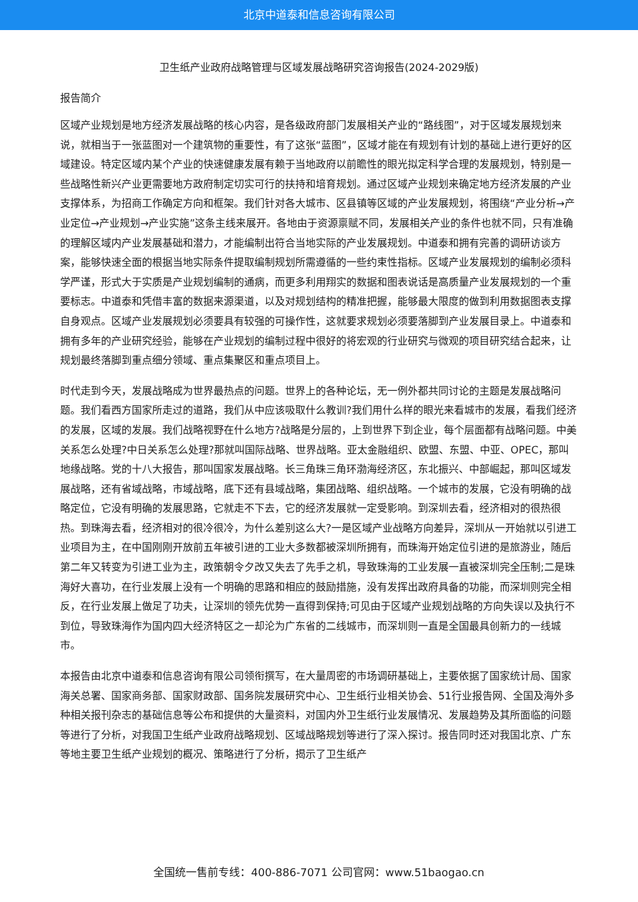北京中道泰和信息咨询有限公司
卫生纸产业政府战略管理与区域发展战略研究咨询报告(2024-2029版)
报告简介
区域产业规划是地方经济发展战略的核心内容，是各级政府部门发展相关产业的“路线图”，对于区域发展规划来说，就相当于一张蓝图对一个建筑物的重要性，有了这张“蓝图”，区域才能在有规划有计划的基础上进行更好的区域建设。特定区域内某个产业的快速健康发展有赖于当地政府以前瞻性的眼光拟定科学合理的发展规划，特别是一些战略性新兴产业更需要地方政府制定切实可行的扶持和培育规划。通过区域产业规划来确定地方经济发展的产业支撑体系，为招商工作确定方向和框架。我们针对各大城市、区县镇等区域的产业发展规划，将围绕“产业分析→产业定位→产业规划→产业实施”这条主线来展开。各地由于资源禀赋不同，发展相关产业的条件也就不同，只有准确的理解区域内产业发展基础和潜力，才能编制出符合当地实际的产业发展规划。中道泰和拥有完善的调研访谈方案，能够快速全面的根据当地实际条件提取编制规划所需遵循的一些约束性指标。区域产业发展规划的编制必须科学严谨，形式大于实质是产业规划编制的通病，而更多利用翔实的数据和图表说话是高质量产业发展规划的一个重要标志。中道泰和凭借丰富的数据来源渠道，以及对规划结构的精准把握，能够最大限度的做到利用数据图表支撑自身观点。区域产业发展规划必须要具有较强的可操作性，这就要求规划必须要落脚到产业发展目录上。中道泰和拥有多年的产业研究经验，能够在产业规划的编制过程中很好的将宏观的行业研究与微观的项目研究结合起来，让规划最终落脚到重点细分领域、重点集聚区和重点项目上。
时代走到今天，发展战略成为世界最热点的问题。世界上的各种论坛，无一例外都共同讨论的主题是发展战略问题。我们看西方国家所走过的道路，我们从中应该吸取什么教训?我们用什么样的眼光来看城市的发展，看我们经济的发展，区域的发展。我们战略视野在什么地方?战略是分层的，上到世界下到企业，每个层面都有战略问题。中美关系怎么处理?中日关系怎么处理?那就叫国际战略、世界战略。亚太金融组织、欧盟、东盟、中亚、OPEC，那叫地缘战略。党的十八大报告，那叫国家发展战略。长三角珠三角环渤海经济区，东北振兴、中部崛起，那叫区域发展战略，还有省域战略，市域战略，底下还有县域战略，集团战略、组织战略。一个城市的发展，它没有明确的战略定位，它没有明确的发展思路，它就走不下去，它的经济发展就一定受影响。到深圳去看，经济相对的很热很热。到珠海去看，经济相对的很冷很冷，为什么差别这么大?一是区域产业战略方向差异，深圳从一开始就以引进工业项目为主，在中国刚刚开放前五年被引进的工业大多数都被深圳所拥有，而珠海开始定位引进的是旅游业，随后第二年又转变为引进工业为主，政策朝令夕改又失去了先手之机，导致珠海的工业发展一直被深圳完全压制;二是珠海好大喜功，在行业发展上没有一个明确的思路和相应的鼓励措施，没有发挥出政府具备的功能，而深圳则完全相反，在行业发展上做足了功夫，让深圳的领先优势一直得到保持;可见由于区域产业规划战略的方向失误以及执行不到位，导致珠海作为国内四大经济特区之一却沦为广东省的二线城市，而深圳则一直是全国最具创新力的一线城市。
本报告由北京中道泰和信息咨询有限公司领衔撰写，在大量周密的市场调研基础上，主要依据了国家统计局、国家海关总署、国家商务部、国家财政部、国务院发展研究中心、卫生纸行业相关协会、51行业报告网、全国及海外多种相关报刊杂志的基础信息等公布和提供的大量资料，对国内外卫生纸行业发展情况、发展趋势及其所面临的问题等进行了分析，对我国卫生纸产业政府战略规划、区域战略规划等进行了深入探讨。报告同时还对我国北京、广东等地主要卫生纸产业规划的概况、策略进行了分析，揭示了卫生纸产
全国统一售前专线：400-886-7071 公司官网：www.51baogao.cn